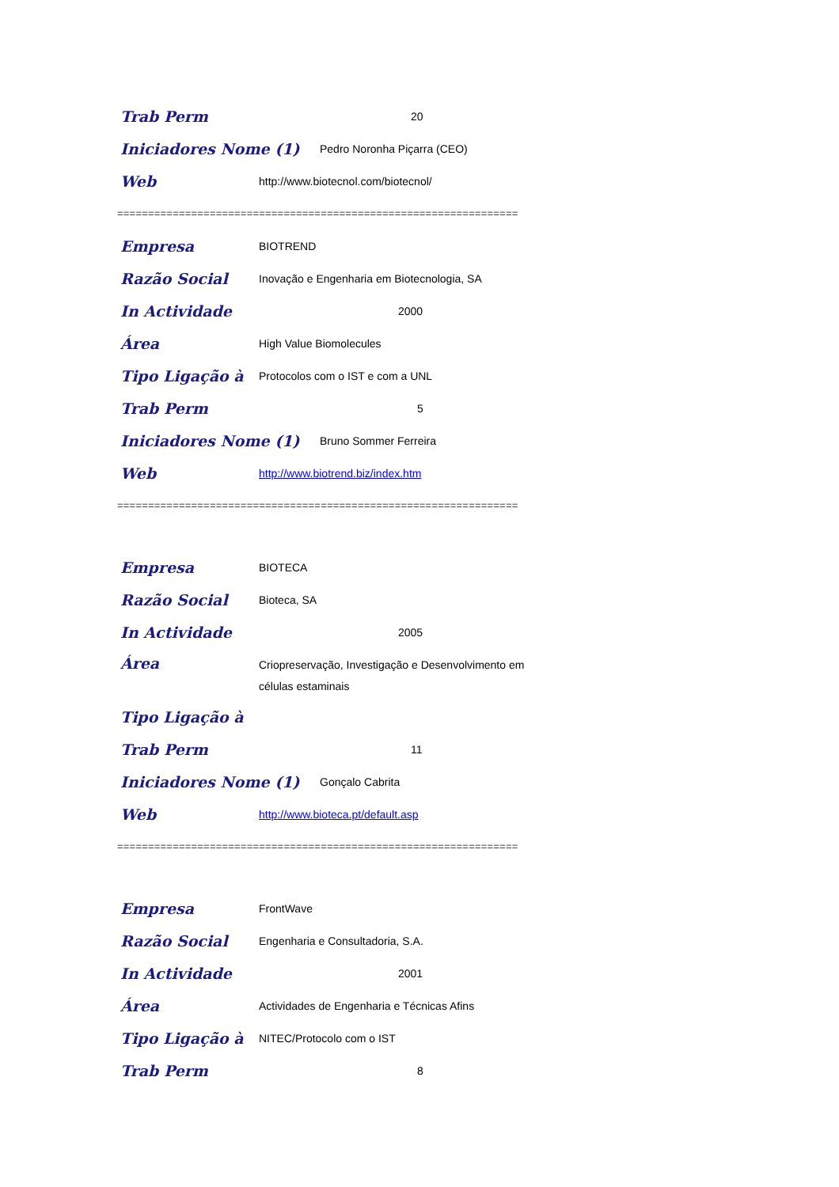Trab Perm 20
Iniciadores Nome (1) Pedro Noronha Piçarra (CEO)
Web http://www.biotecnol.com/biotecnol/
=================================================================
Empresa BIOTREND
Razão Social Inovação e Engenharia em Biotecnologia, SA
In Actividade 2000
Área High Value Biomolecules
Tipo Ligação à Protocolos com o IST e com a UNL
Trab Perm 5
Iniciadores Nome (1) Bruno Sommer Ferreira
Web http://www.biotrend.biz/index.htm
=================================================================
Empresa BIOTECA
Razão Social Bioteca, SA
In Actividade 2005
Área Criopreservação, Investigação e Desenvolvimento em células estaminais
Tipo Ligação à
Trab Perm 11
Iniciadores Nome (1) Gonçalo Cabrita
Web http://www.bioteca.pt/default.asp
=================================================================
Empresa FrontWave
Razão Social Engenharia e Consultadoria, S.A.
In Actividade 2001
Área Actividades de Engenharia e Técnicas Afins
Tipo Ligação à NITEC/Protocolo com o IST
Trab Perm 8